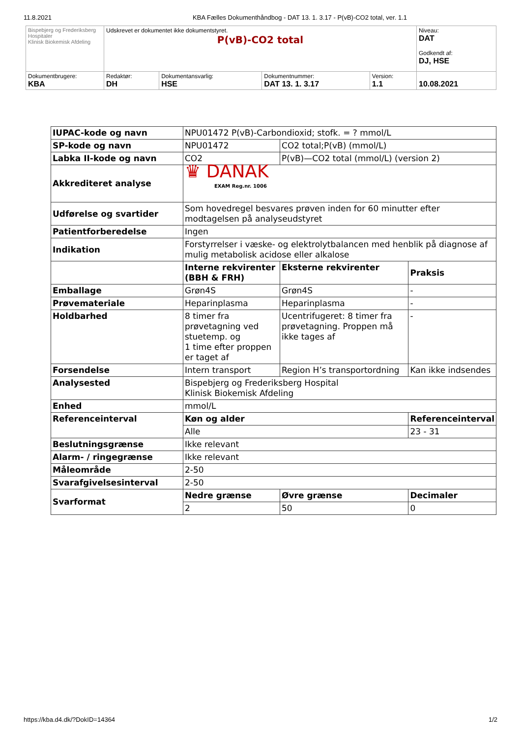11.8.2021 KBA Fælles Dokumenthåndbog - DAT 13. 1. 3.17 - P(vB)-CO2 total, ver. 1.1
| Bispebjerg og Frederiksberg Hospitaler Klinisk Biokemisk Afdeling | Udskrevet er dokumentet ikke dokumentstyret. P(vB)-CO2 total | | | | Niveau: DAT Godkendt af: DJ, HSE |
| Dokumentbrugere: KBA | Redaktør: DH | Dokumentansvarlig: HSE | Dokumentnummer: DAT 13. 1. 3.17 | Version: 1.1 | 10.08.2021 |
| IUPAC-kode og navn | NPU01472 P(vB)-Carbondioxid; stofk. = ? mmol/L | | |
| SP-kode og navn | NPU01472 | CO2 total;P(vB) (mmol/L) | |
| Labka II-kode og navn | CO2 | P(vB)—CO2 total (mmol/L) (version 2) | |
| Akkrediteret analyse | ♛ DANAK EXAM Reg.nr. 1006 | | |
| Udførelse og svartider | Som hovedregel besvares prøven inden for 60 minutter efter modtagelsen på analyseudstyret | | |
| Patientforberedelse | Ingen | | |
| Indikation | Forstyrrelser i væske- og elektrolytbalancen med henblik på diagnose af mulig metabolisk acidose eller alkalose | | |
| | Interne rekvirenter (BBH & FRH) | Eksterne rekvirenter | Praksis |
| Emballage | Grøn4S | Grøn4S | - |
| Prøvemateriale | Heparinplasma | Heparinplasma | - |
| Holdbarhed | 8 timer fra prøvetagning ved stuetemp. og 1 time efter proppen er taget af | Ucentrifugeret: 8 timer fra prøvetagning. Proppen må ikke tages af | - |
| Forsendelse | Intern transport | Region H’s transportordning | Kan ikke indsendes |
| Analysested | Bispebjerg og Frederiksberg Hospital Klinisk Biokemisk Afdeling | | |
| Enhed | mmol/L | | |
| Referenceinterval | Køn og alder | | Referenceinterval |
| | Alle | | 23 - 31 |
| Beslutningsgrænse | Ikke relevant | | |
| Alarm- / ringegrænse | Ikke relevant | | |
| Måleområde | 2-50 | | |
| Svarafgivelsesinterval | 2-50 | | |
| Svarformat | Nedre grænse | Øvre grænse | Decimaler |
| | 2 | 50 | 0 |
https://kba.d4.dk/?DokID=14364 1/2